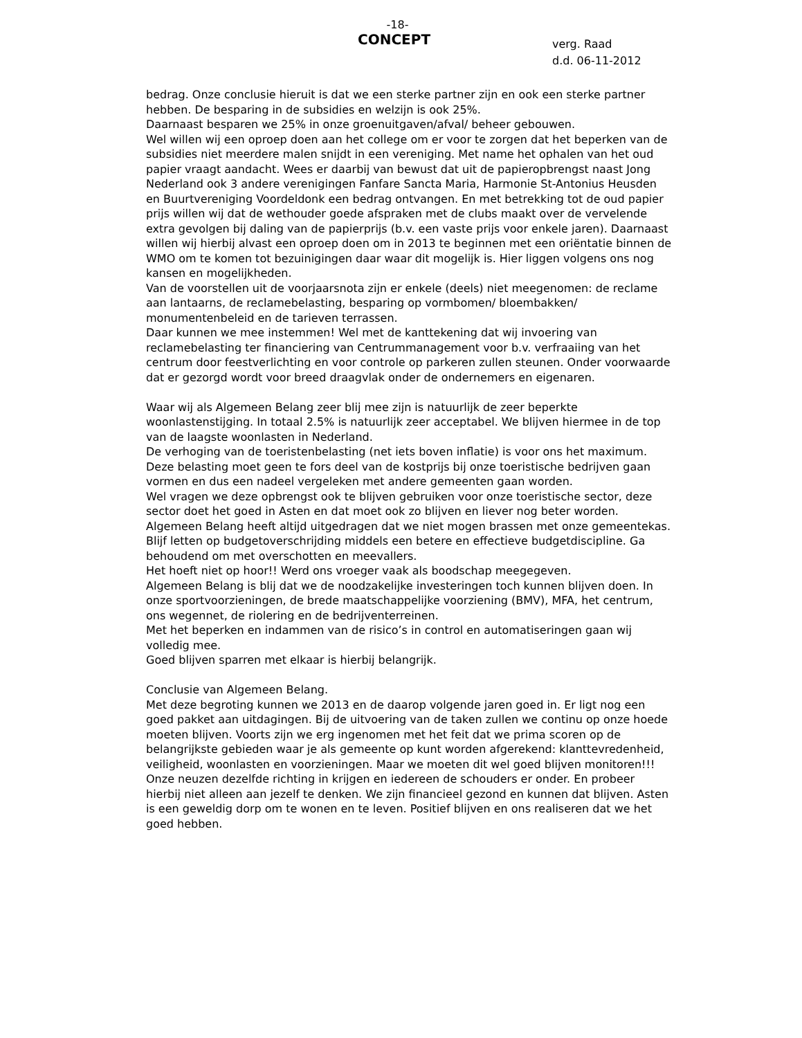-18-
CONCEPT
verg. Raad
d.d. 06-11-2012
bedrag. Onze conclusie hieruit is dat we een sterke partner zijn en ook een sterke partner hebben. De besparing in de subsidies en welzijn is ook 25%.
Daarnaast besparen we 25% in onze groenuitgaven/afval/ beheer gebouwen.
Wel willen wij een oproep doen aan het college om er voor te zorgen dat het beperken van de subsidies niet meerdere malen snijdt in een vereniging. Met name het ophalen van het oud papier vraagt aandacht. Wees er daarbij van bewust dat uit de papieropbrengst naast Jong Nederland ook 3 andere verenigingen Fanfare Sancta Maria, Harmonie St-Antonius Heusden en Buurtvereniging Voordeldonk een bedrag ontvangen. En met betrekking tot de oud papier prijs willen wij dat de wethouder goede afspraken met de clubs maakt over de vervelende extra gevolgen bij daling van de papierprijs (b.v. een vaste prijs voor enkele jaren). Daarnaast willen wij hierbij alvast een oproep doen om in 2013 te beginnen met een oriëntatie binnen de WMO om te komen tot bezuinigingen daar waar dit mogelijk is. Hier liggen volgens ons nog kansen en mogelijkheden.
Van de voorstellen uit de voorjaarsnota zijn er enkele (deels) niet meegenomen: de reclame aan lantaarns, de reclamebelasting, besparing op vormbomen/ bloembakken/ monumentenbeleid en de tarieven terrassen.
Daar kunnen we mee instemmen! Wel met de kanttekening dat wij invoering van reclamebelasting ter financiering van Centrummanagement voor b.v. verfraaiing van het centrum door feestverlichting en voor controle op parkeren zullen steunen. Onder voorwaarde dat er gezorgd wordt voor breed draagvlak onder de ondernemers en eigenaren.
Waar wij als Algemeen Belang zeer blij mee zijn is natuurlijk de zeer beperkte woonlastenstijging. In totaal 2.5% is natuurlijk zeer acceptabel. We blijven hiermee in de top van de laagste woonlasten in Nederland.
De verhoging van de toeristenbelasting (net iets boven inflatie) is voor ons het maximum. Deze belasting moet geen te fors deel van de kostprijs bij onze toeristische bedrijven gaan vormen en dus een nadeel vergeleken met andere gemeenten gaan worden.
Wel vragen we deze opbrengst ook te blijven gebruiken voor onze toeristische sector, deze sector doet het goed in Asten en dat moet ook zo blijven en liever nog beter worden.
Algemeen Belang heeft altijd uitgedragen dat we niet mogen brassen met onze gemeentekas. Blijf letten op budgetoverschrijding middels een betere en effectieve budgetdiscipline. Ga behoudend om met overschotten en meevallers.
Het hoeft niet op hoor!! Werd ons vroeger vaak als boodschap meegegeven.
Algemeen Belang is blij dat we de noodzakelijke investeringen toch kunnen blijven doen. In onze sportvoorzieningen, de brede maatschappelijke voorziening (BMV), MFA, het centrum, ons wegennet, de riolering en de bedrijventerreinen.
Met het beperken en indammen van de risico’s in control en automatiseringen gaan wij volledig mee.
Goed blijven sparren met elkaar is hierbij belangrijk.
Conclusie van Algemeen Belang.
Met deze begroting kunnen we 2013 en de daarop volgende jaren goed in. Er ligt nog een goed pakket aan uitdagingen. Bij de uitvoering van de taken zullen we continu op onze hoede moeten blijven. Voorts zijn we erg ingenomen met het feit dat we prima scoren op de belangrijkste gebieden waar je als gemeente op kunt worden afgerekend: klanttevredenheid, veiligheid, woonlasten en voorzieningen. Maar we moeten dit wel goed blijven monitoren!!!
Onze neuzen dezelfde richting in krijgen en iedereen de schouders er onder. En probeer hierbij niet alleen aan jezelf te denken. We zijn financieel gezond en kunnen dat blijven. Asten is een geweldig dorp om te wonen en te leven. Positief blijven en ons realiseren dat we het goed hebben.